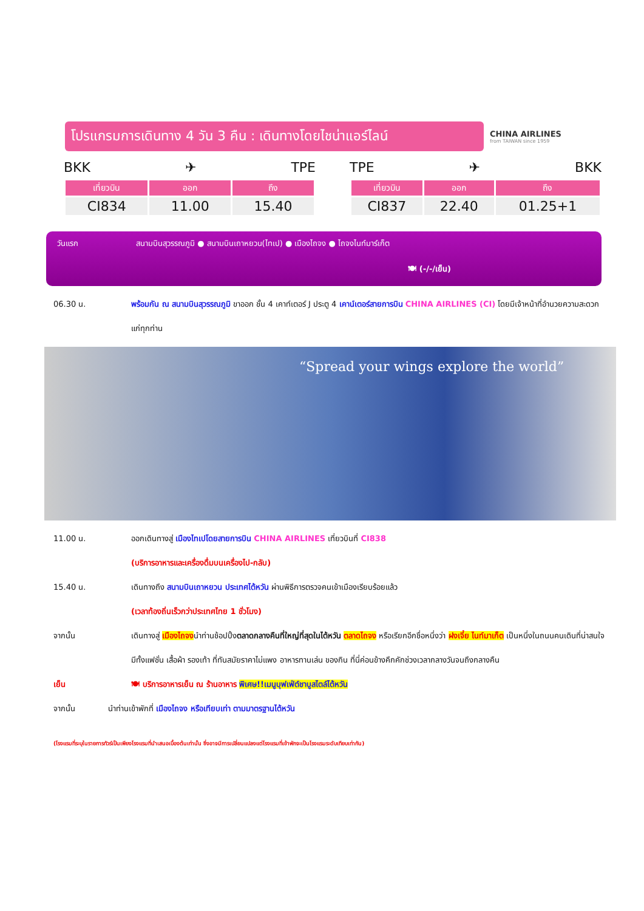โปรแกรมการเดินทาง 4 วัน 3 คืน : เดินทางโดยไชน่าแอร์ไลน์
CHINA AIRLINES
from TAIWAN since 1959
BKK ✈ TPE
| เที่ยวบิน | ออก | ถึง |
| --- | --- | --- |
| CI834 | 11.00 | 15.40 |
TPE ✈ BKK
| เที่ยวบิน | ออก | ถึง |
| --- | --- | --- |
| CI837 | 22.40 | 01.25+1 |
วันแรก สนามบินสุวรรณภูมิ ● สนามบินเถาหยวน(ไทเป) ● เมืองไถจง ● ไถจงไนท์มาร์เก็ต
🍽 (-/-/เย็น)
06.30 น. พร้อมกัน ณ สนามบินสุวรรณภูมิ ขาออก ชั้น 4 เคาท์เตอร์ J ประตู 4 เคาน์เตอร์สายการบิน CHINA AIRLINES (CI) โดยมีเจ้าหน้าที่อำนวยความสะดวกแก่ทุกท่าน
“Spread your wings explore the world”
11.00 น. ออกเดินทางสู่ เมืองไทเปโดยสายการบิน CHINA AIRLINES เที่ยวบินที่ CI838
(บริการอาหารและเครื่องดื่มบนเครื่องไป-กลับ)
15.40 น. เดินทางถึง สนามบินเถาหยวน ประเทศไต้หวัน ผ่านพิธีการตรวจคนเข้าเมืองเรียบร้อยแล้ว
(เวลาท้องถิ่นเร็วกว่าประเทศไทย 1 ชั่วโมง)
จากนั้น เดินทางสู่ เมืองไถจงนำท่านช้อปปิ้งตลาดกลางคืนที่ใหญ่ที่สุดในไต้หวัน ตลาดไถจง หรือเรียกอีกชื่อหนึ่งว่า ฝงเจี๋ย ไนท์มาเก็ต เป็นหนึ่งในถนนคนเดินที่น่าสนใจ มีทั้งแฟชั่น เสื้อผ้า รองเท้า ที่ทันสมัยราคาไม่แพง อาหารทานเล่น ของกิน ที่นี่ค่อนข้างคึกคักช่วงเวลากลางวันจนถึงกลางคืน
เย็น 🍽 บริการอาหารเย็น ณ ร้านอาหาร พิเศษ!!เมนูบุฟเฟ่ต์ชาบูสไตล์ไต้หวัน
จากนั้น นำท่านเข้าพักที่ เมืองไถจง หรือเทียบเท่า ตามมาตรฐานไต้หวัน
(โรงแรมที่ระบุในรายการทัวร์เป็นเพียงโรงแรมที่นำเสนอเบื้องต้นเท่านั้น ซึ่งอาจมีการเปลี่ยนแปลงแต่โรงแรมที่เข้าพักจะเป็นโรงแรมระดับเทียบเท่ากัน)